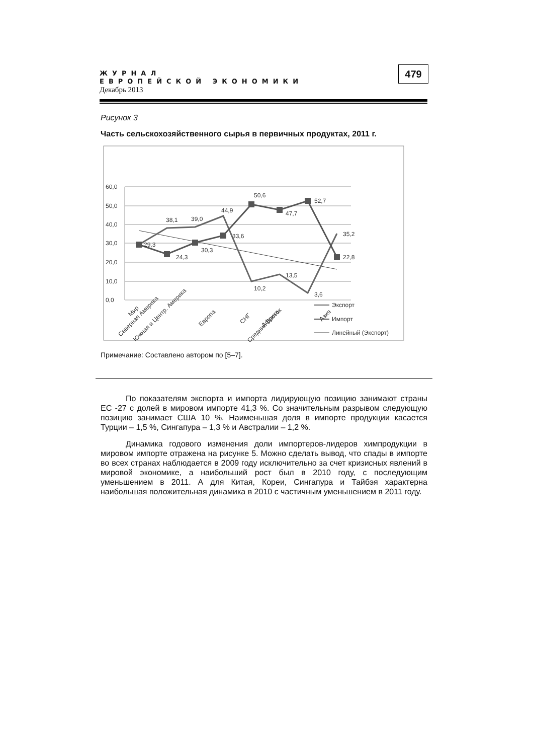ЖУРНАЛ
ЕВРОПЕЙСКОЙ ЭКОНОМИКИ
Декабрь 2013
479
Рисунок 3
Часть сельскохозяйственного сырья в первичных продуктах, 2011 г.
60,0
50,0
40,0
30,0
20,0
10,0
0,0
29,3
38,1
39,0
44,9
50,6
52,7
47,7
24,3
30,3
33,6
10,2
13,5
3,6
35,2
22,8
Мир
Северная Америка
Южная и Центр. Америка
Европа
СНГ
Африка
Средний Восток
Азия
Экспорт
Импорт
Линейный (Экспорт)
Примечание: Составлено автором по [5–7].
По показателям экспорта и импорта лидирующую позицию занимают страны ЕС -27 с долей в мировом импорте 41,3 %. Со значительным разрывом следующую позицию занимает США 10 %. Наименьшая доля в импорте продукции касается Турции – 1,5 %, Сингапура – 1,3 % и Австралии – 1,2 %.
Динамика годового изменения доли импортеров-лидеров химпродукции в мировом импорте отражена на рисунке 5. Можно сделать вывод, что спады в импорте во всех странах наблюдается в 2009 году исключительно за счет кризисных явлений в мировой экономике, а наибольший рост был в 2010 году, с последующим уменьшением в 2011. А для Китая, Кореи, Сингапура и Тайбэя характерна наибольшая положительная динамика в 2010 с частичным уменьшением в 2011 году.